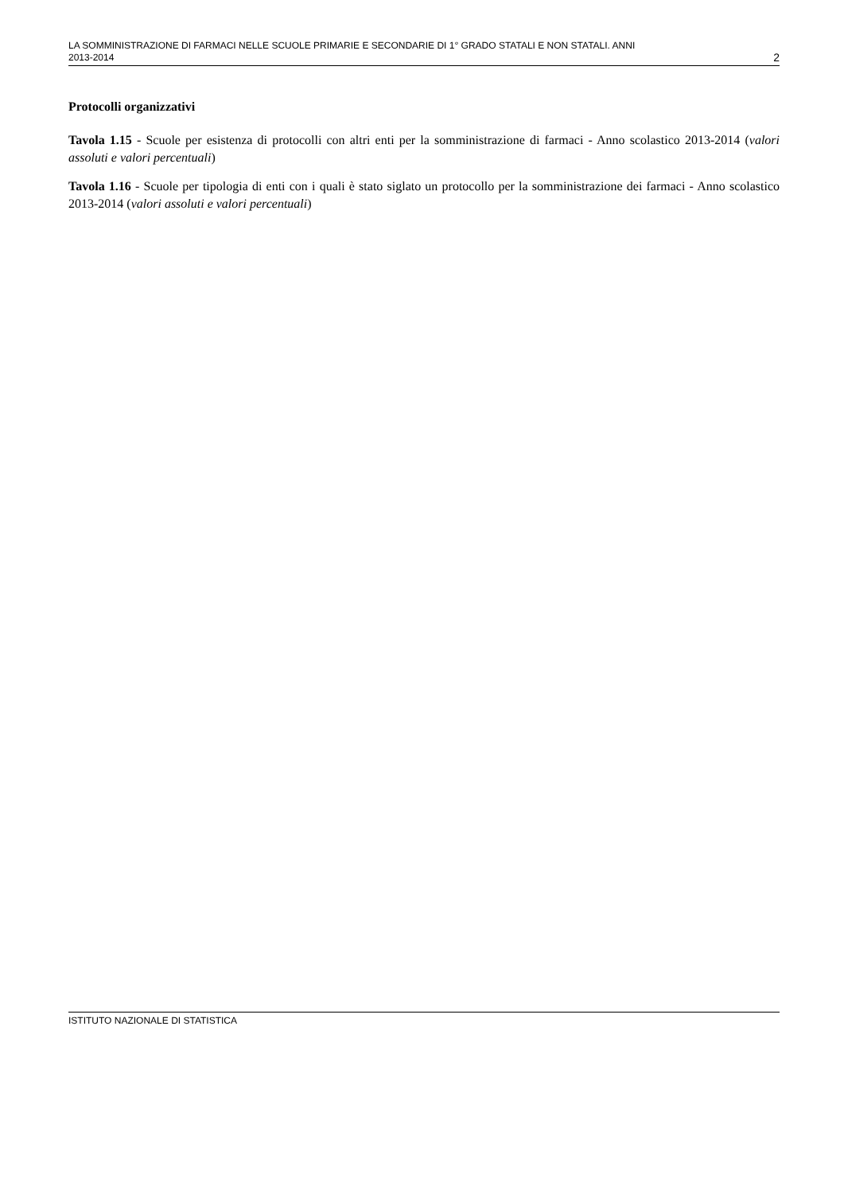LA SOMMINISTRAZIONE DI FARMACI NELLE SCUOLE PRIMARIE E SECONDARIE DI 1° GRADO STATALI E NON STATALI. ANNI
2013-2014 2
Protocolli organizzativi
Tavola 1.15 - Scuole per esistenza di protocolli con altri enti per la somministrazione di farmaci - Anno scolastico 2013-2014 (valori assoluti e valori percentuali)
Tavola 1.16 - Scuole per tipologia di enti con i quali è stato siglato un protocollo per la somministrazione dei farmaci - Anno scolastico 2013-2014 (valori assoluti e valori percentuali)
ISTITUTO NAZIONALE DI STATISTICA